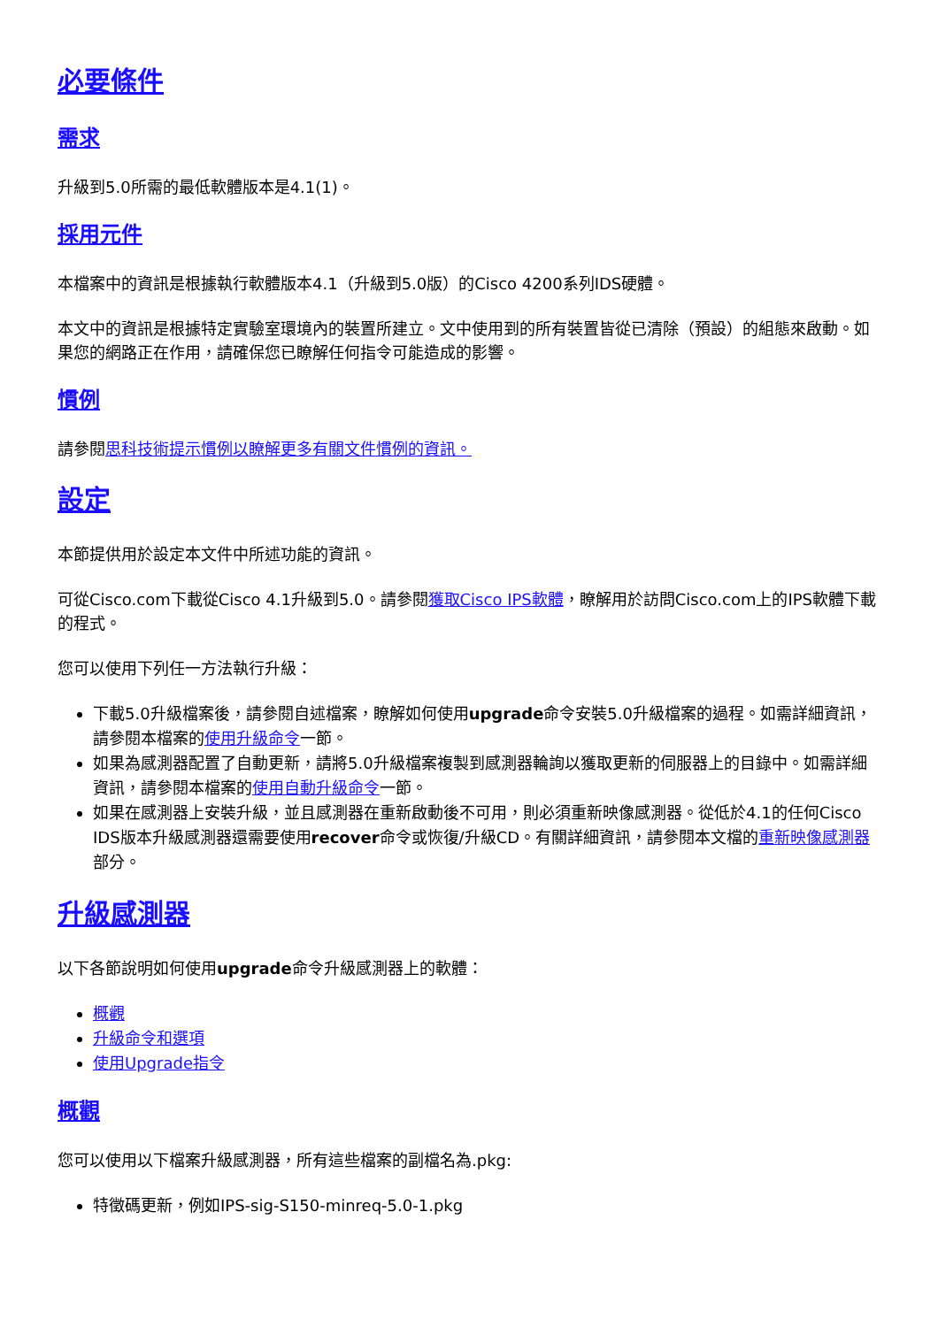必要條件
需求
升級到5.0所需的最低軟體版本是4.1(1)。
採用元件
本檔案中的資訊是根據執行軟體版本4.1（升級到5.0版）的Cisco 4200系列IDS硬體。
本文中的資訊是根據特定實驗室環境內的裝置所建立。文中使用到的所有裝置皆從已清除（預設）的組態來啟動。如果您的網路正在作用，請確保您已瞭解任何指令可能造成的影響。
慣例
請參閱思科技術提示慣例以瞭解更多有關文件慣例的資訊。
設定
本節提供用於設定本文件中所述功能的資訊。
可從Cisco.com下載從Cisco 4.1升級到5.0。請參閱獲取Cisco IPS軟體，瞭解用於訪問Cisco.com上的IPS軟體下載的程式。
您可以使用下列任一方法執行升級：
下載5.0升級檔案後，請參閱自述檔案，瞭解如何使用upgrade命令安裝5.0升級檔案的過程。如需詳細資訊，請參閱本檔案的使用升級命令一節。
如果為感測器配置了自動更新，請將5.0升級檔案複製到感測器輪詢以獲取更新的伺服器上的目錄中。如需詳細資訊，請參閱本檔案的使用自動升級命令一節。
如果在感測器上安裝升級，並且感測器在重新啟動後不可用，則必須重新映像感測器。從低於4.1的任何Cisco IDS版本升級感測器還需要使用recover命令或恢復/升級CD。有關詳細資訊，請參閱本文檔的重新映像感測器部分。
升級感測器
以下各節說明如何使用upgrade命令升級感測器上的軟體：
概觀
升級命令和選項
使用Upgrade指令
概觀
您可以使用以下檔案升級感測器，所有這些檔案的副檔名為.pkg:
特徵碼更新，例如IPS-sig-S150-minreq-5.0-1.pkg